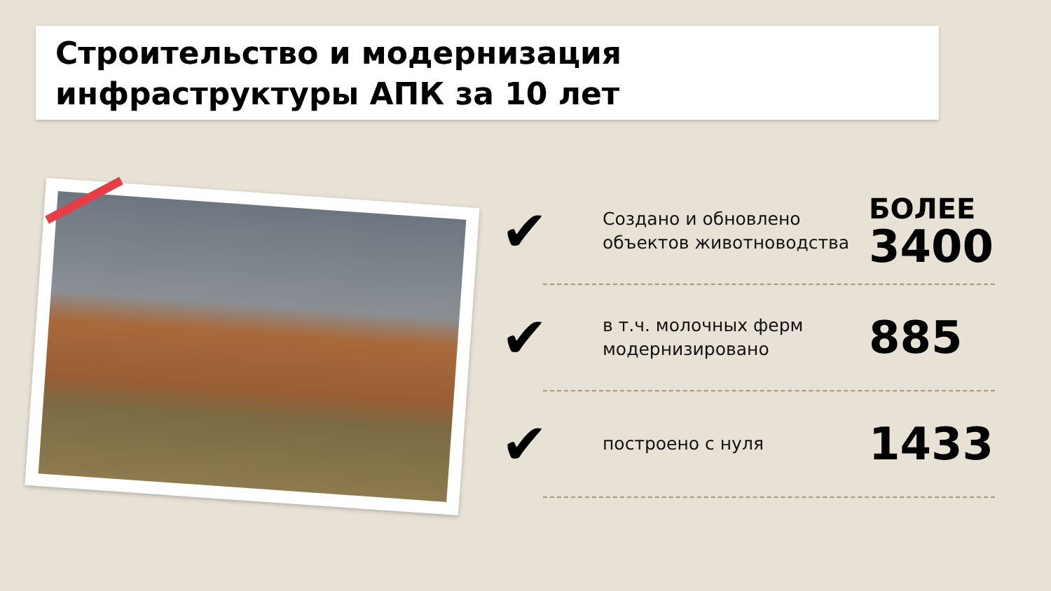Строительство и модернизация инфраструктуры АПК за 10 лет
✔
Создано и обновлено
объектов животноводства
БОЛЕЕ
3400
✔
в т.ч. молочных ферм
модернизировано
885
✔
построено с нуля
1433